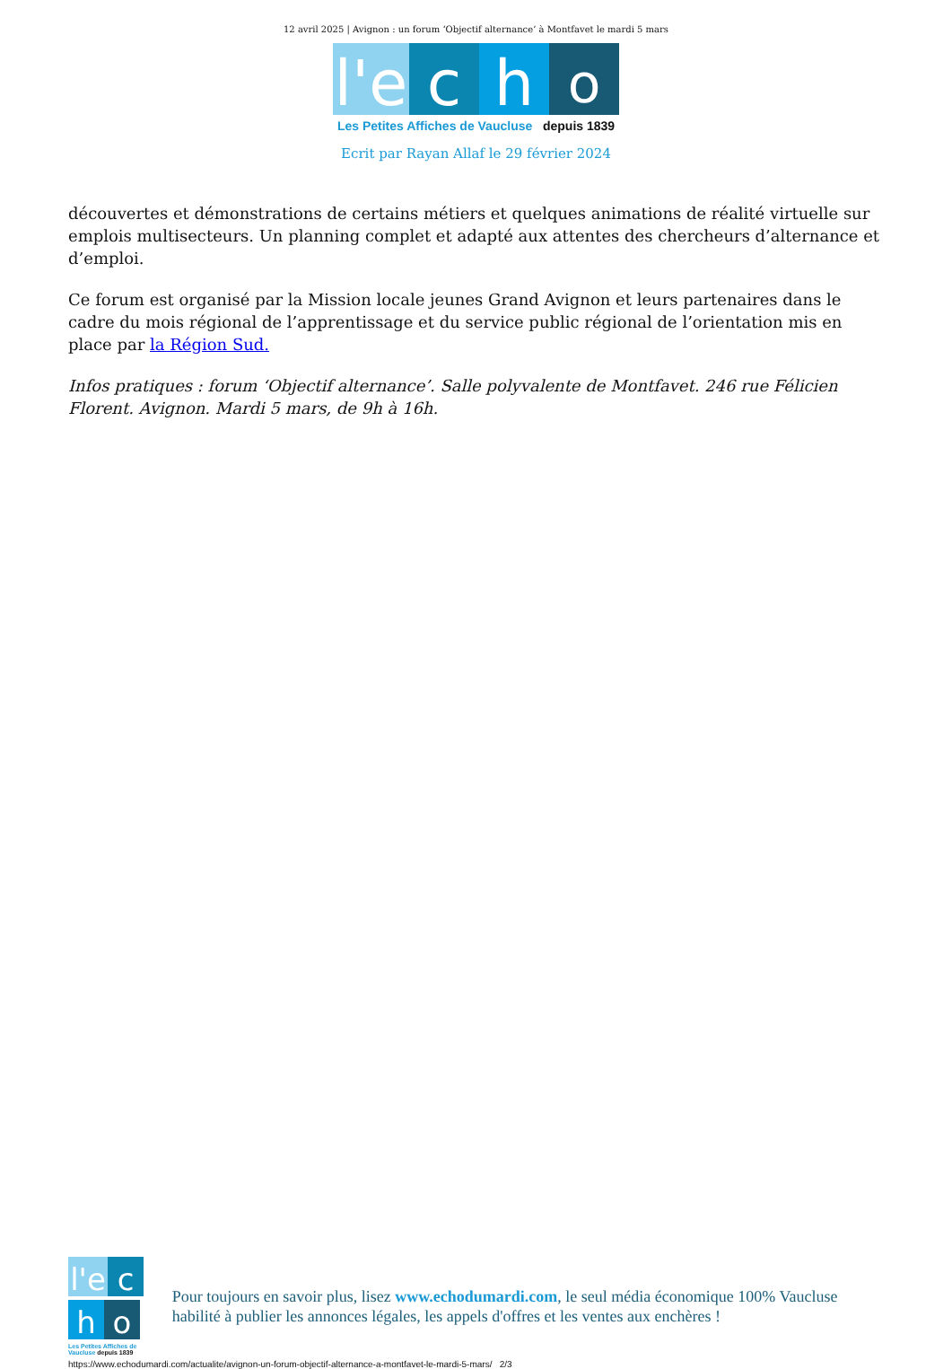12 avril 2025 | Avignon : un forum ‘Objectif alternance’ à Montfavet le mardi 5 mars
l'e c h o
Les Petites Affiches de Vaucluse depuis 1839
Ecrit par Rayan Allaf le 29 février 2024
découvertes et démonstrations de certains métiers et quelques animations de réalité virtuelle sur emplois multisecteurs. Un planning complet et adapté aux attentes des chercheurs d’alternance et d’emploi.
Ce forum est organisé par la Mission locale jeunes Grand Avignon et leurs partenaires dans le cadre du mois régional de l’apprentissage et du service public régional de l’orientation mis en place par la Région Sud.
Infos pratiques : forum ‘Objectif alternance’. Salle polyvalente de Montfavet. 246 rue Félicien Florent. Avignon. Mardi 5 mars, de 9h à 16h.
l'e c h o
Les Petites Affiches de Vaucluse depuis 1839
Pour toujours en savoir plus, lisez www.echodumardi.com, le seul média économique 100% Vaucluse habilité à publier les annonces légales, les appels d'offres et les ventes aux enchères !
https://www.echodumardi.com/actualite/avignon-un-forum-objectif-alternance-a-montfavet-le-mardi-5-mars/ 2/3